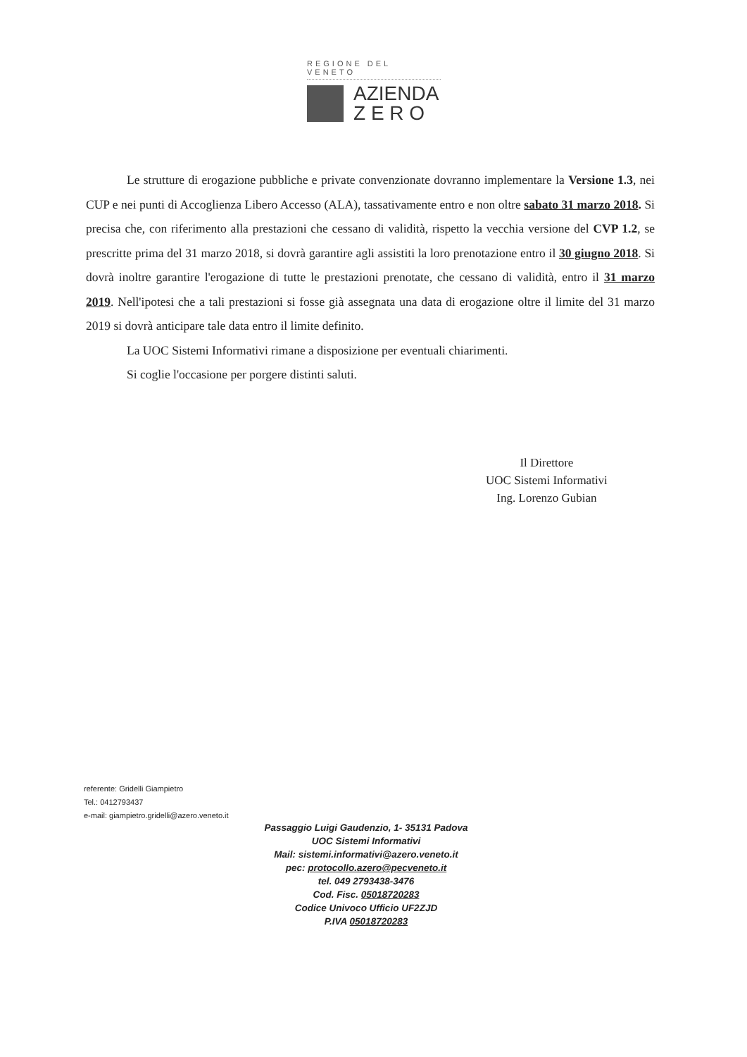REGIONE DEL VENETO
AZIENDA
Z E R O
Le strutture di erogazione pubbliche e private convenzionate dovranno implementare la Versione 1.3, nei CUP e nei punti di Accoglienza Libero Accesso (ALA), tassativamente entro e non oltre sabato 31 marzo 2018. Si precisa che, con riferimento alla prestazioni che cessano di validità, rispetto la vecchia versione del CVP 1.2, se prescritte prima del 31 marzo 2018, si dovrà garantire agli assistiti la loro prenotazione entro il 30 giugno 2018. Si dovrà inoltre garantire l'erogazione di tutte le prestazioni prenotate, che cessano di validità, entro il 31 marzo 2019. Nell'ipotesi che a tali prestazioni si fosse già assegnata una data di erogazione oltre il limite del 31 marzo 2019 si dovrà anticipare tale data entro il limite definito.
La UOC Sistemi Informativi rimane a disposizione per eventuali chiarimenti.
Si coglie l'occasione per porgere distinti saluti.
Il Direttore
UOC Sistemi Informativi
Ing. Lorenzo Gubian
referente: Gridelli Giampietro
Tel.: 0412793437
e-mail: giampietro.gridelli@azero.veneto.it
Passaggio Luigi Gaudenzio, 1- 35131 Padova
UOC Sistemi Informativi
Mail: sistemi.informativi@azero.veneto.it
pec: protocollo.azero@pecveneto.it
tel. 049 2793438-3476
Cod. Fisc. 05018720283
Codice Univoco Ufficio UF2ZJD
P.IVA 05018720283